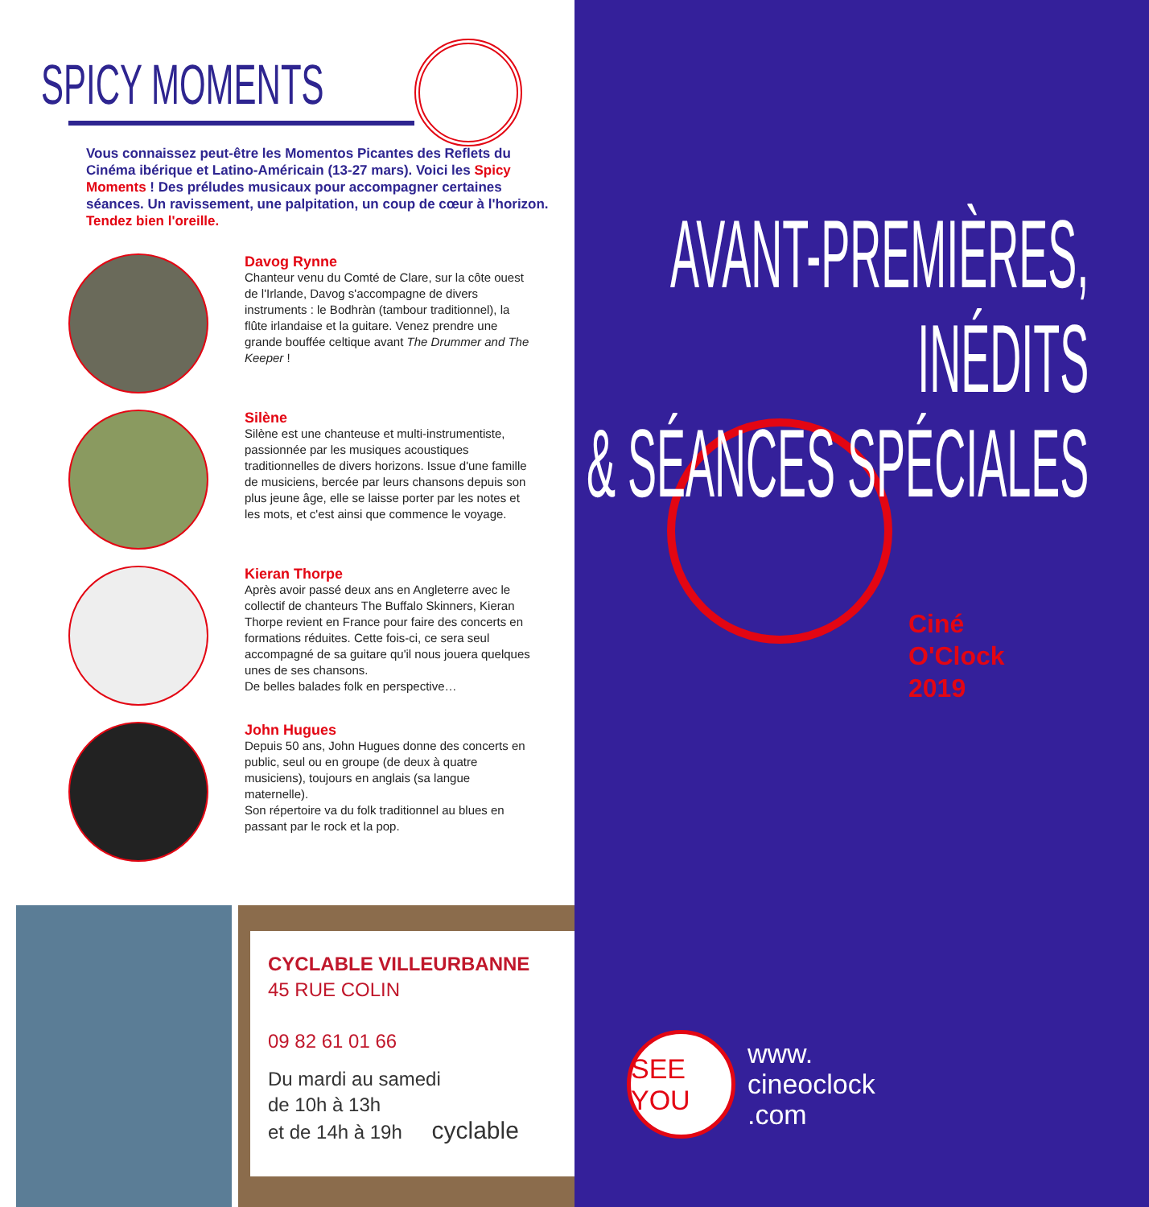SPICY MOMENTS
Vous connaissez peut-être les Momentos Picantes des Reflets du Cinéma ibérique et Latino-Américain (13-27 mars). Voici les Spicy Moments ! Des préludes musicaux pour accompagner certaines séances. Un ravissement, une palpitation, un coup de cœur à l'horizon.
Tendez bien l'oreille.
Davog Rynne
Chanteur venu du Comté de Clare, sur la côte ouest de l'Irlande, Davog s'accompagne de divers instruments : le Bodhràn (tambour traditionnel), la flûte irlandaise et la guitare. Venez prendre une grande bouffée celtique avant The Drummer and The Keeper !
Silène
Silène est une chanteuse et multi-instrumentiste, passionnée par les musiques acoustiques traditionnelles de divers horizons. Issue d'une famille de musiciens, bercée par leurs chansons depuis son plus jeune âge, elle se laisse porter par les notes et les mots, et c'est ainsi que commence le voyage.
Kieran Thorpe
Après avoir passé deux ans en Angleterre avec le collectif de chanteurs The Buffalo Skinners, Kieran Thorpe revient en France pour faire des concerts en formations réduites. Cette fois-ci, ce sera seul accompagné de sa guitare qu'il nous jouera quelques unes de ses chansons.
De belles balades folk en perspective…
John Hugues
Depuis 50 ans, John Hugues donne des concerts en public, seul ou en groupe (de deux à quatre musiciens), toujours en anglais (sa langue maternelle).
Son répertoire va du folk traditionnel au blues en passant par le rock et la pop.
CYCLABLE VILLEURBANNE
45 RUE COLIN
09 82 61 01 66
Du mardi au samedi
de 10h à 13h
et de 14h à 19h cyclable
AVANT-PREMIÈRES,
INÉDITS
& SÉANCES SPÉCIALES
Ciné
O'Clock
2019
SEE YOU
www.
cineoclock
.com